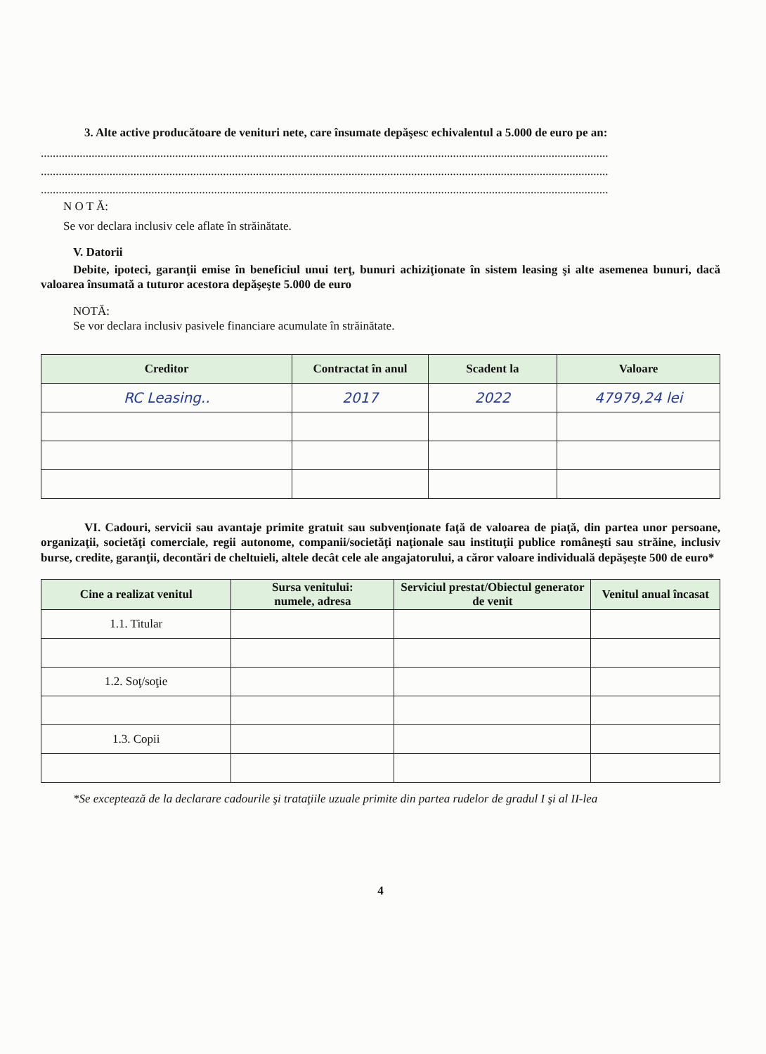3. Alte active producătoare de venituri nete, care însumate depăşesc echivalentul a 5.000 de euro pe an:
..............................................................................................................................................................................................
..............................................................................................................................................................................................
..............................................................................................................................................................................................
N O T Ă:
Se vor declara inclusiv cele aflate în străinătate.
V. Datorii
Debite, ipoteci, garanţii emise în beneficiul unui terţ, bunuri achiziţionate în sistem leasing şi alte asemenea bunuri, dacă valoarea însumată a tuturor acestora depăşeşte 5.000 de euro
NOTĂ:
Se vor declara inclusiv pasivele financiare acumulate în străinătate.
| Creditor | Contractat în anul | Scadent la | Valoare |
| --- | --- | --- | --- |
| RC Leasing.. | 2017 | 2022 | 47979,24 lei |
VI. Cadouri, servicii sau avantaje primite gratuit sau subvenţionate faţă de valoarea de piaţă, din partea unor persoane, organizaţii, societăţi comerciale, regii autonome, companii/societăţi naţionale sau instituţii publice româneşti sau străine, inclusiv burse, credite, garanţii, decontări de cheltuieli, altele decât cele ale angajatorului, a căror valoare individuală depăşeşte 500 de euro*
| Cine a realizat venitul | Sursa venitului: numele, adresa | Serviciul prestat/Obiectul generator de venit | Venitul anual încasat |
| --- | --- | --- | --- |
| 1.1. Titular | | | |
| 1.2. Soţ/soţie | | | |
| 1.3. Copii | | | |
*Se exceptează de la declarare cadourile şi trataţiile uzuale primite din partea rudelor de gradul I şi al II-lea
4